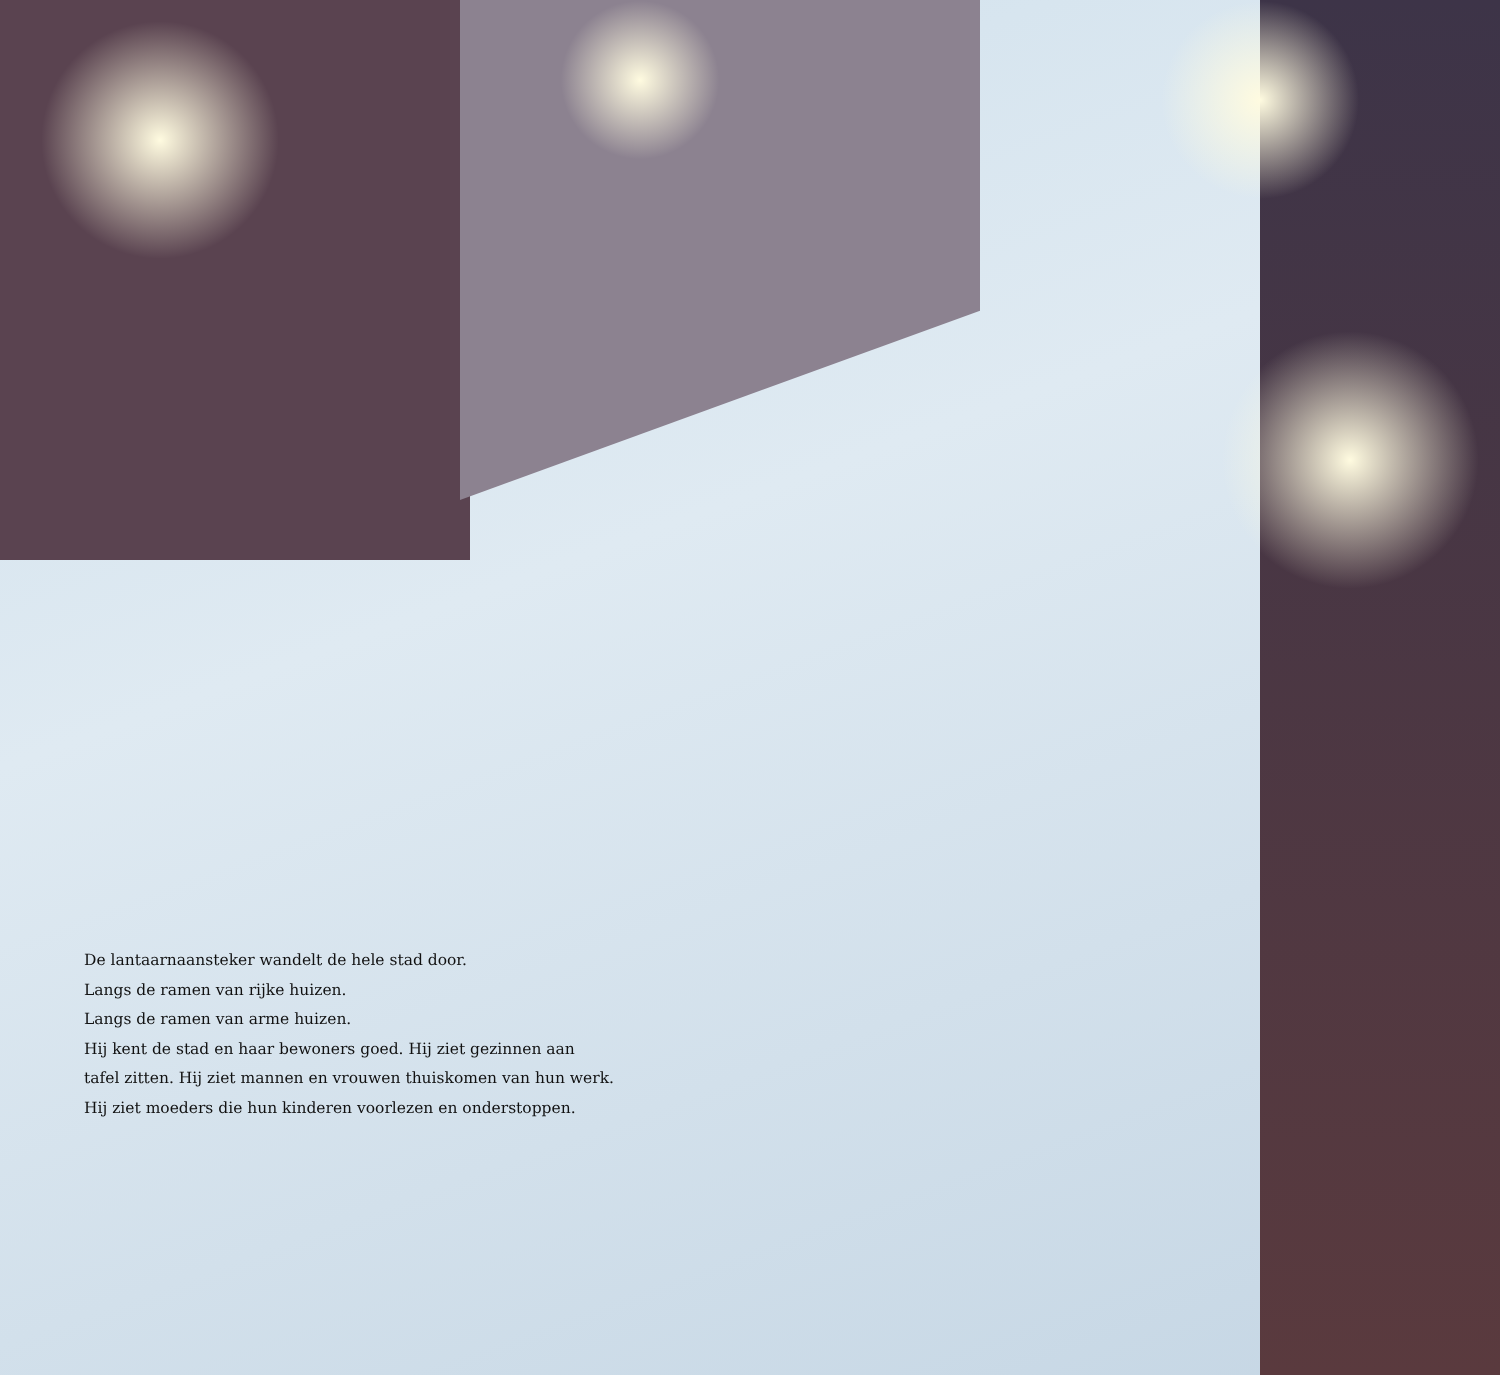De lantaarnaansteker wandelt de hele stad door.
Langs de ramen van rijke huizen.
Langs de ramen van arme huizen.
Hij kent de stad en haar bewoners goed. Hij ziet gezinnen aan
tafel zitten. Hij ziet mannen en vrouwen thuiskomen van hun werk.
Hij ziet moeders die hun kinderen voorlezen en onderstoppen.